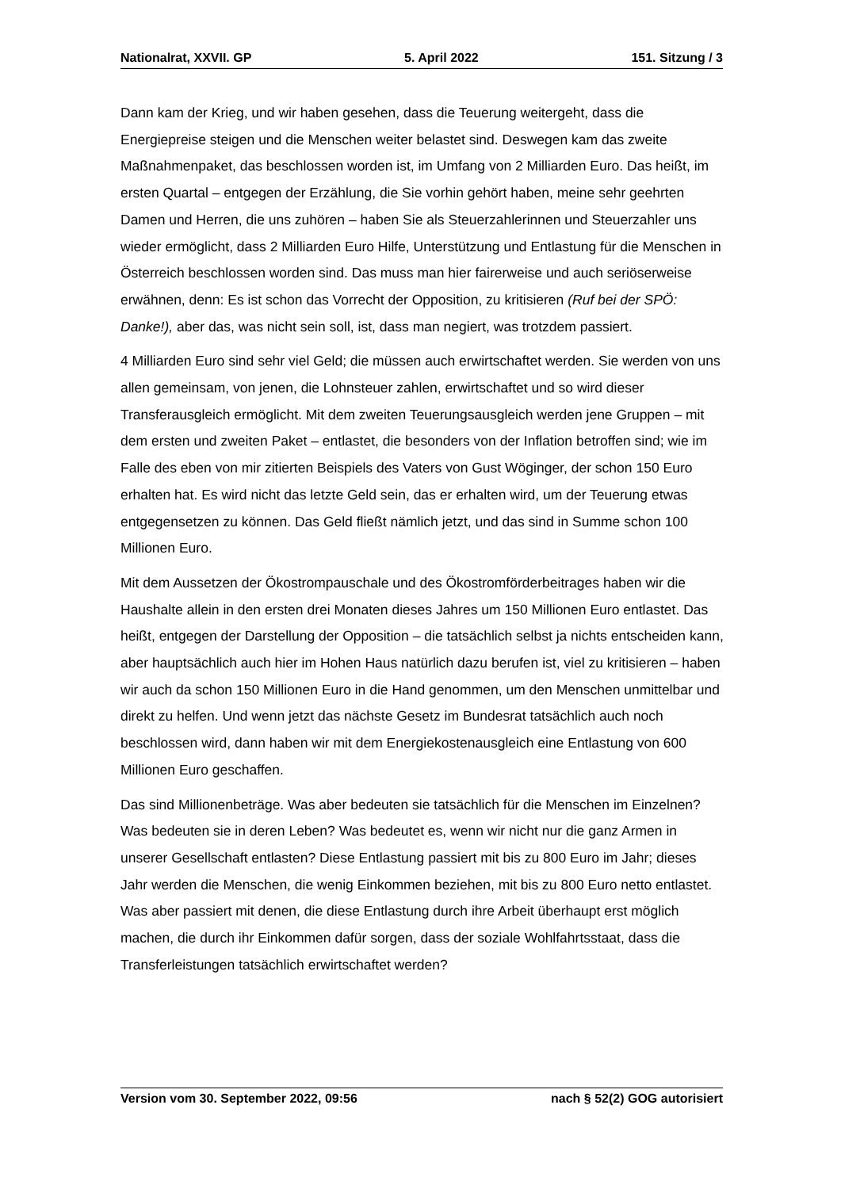Nationalrat, XXVII. GP 5. April 2022 151. Sitzung / 3
Dann kam der Krieg, und wir haben gesehen, dass die Teuerung weitergeht, dass die Energiepreise steigen und die Menschen weiter belastet sind. Deswegen kam das zweite Maßnahmenpaket, das beschlossen worden ist, im Umfang von 2 Milliarden Euro. Das heißt, im ersten Quartal – entgegen der Erzählung, die Sie vorhin gehört haben, meine sehr geehrten Damen und Herren, die uns zuhören – haben Sie als Steuerzahlerinnen und Steuerzahler uns wieder ermöglicht, dass 2 Milliarden Euro Hilfe, Unterstützung und Entlastung für die Menschen in Österreich beschlossen worden sind. Das muss man hier fairerweise und auch seriöserweise erwähnen, denn: Es ist schon das Vorrecht der Opposition, zu kritisieren (Ruf bei der SPÖ: Danke!), aber das, was nicht sein soll, ist, dass man negiert, was trotzdem passiert.
4 Milliarden Euro sind sehr viel Geld; die müssen auch erwirtschaftet werden. Sie werden von uns allen gemeinsam, von jenen, die Lohnsteuer zahlen, erwirtschaftet und so wird dieser Transferausgleich ermöglicht. Mit dem zweiten Teuerungsausgleich werden jene Gruppen – mit dem ersten und zweiten Paket – entlastet, die besonders von der Inflation betroffen sind; wie im Falle des eben von mir zitierten Beispiels des Vaters von Gust Wöginger, der schon 150 Euro erhalten hat. Es wird nicht das letzte Geld sein, das er erhalten wird, um der Teuerung etwas entgegensetzen zu können. Das Geld fließt nämlich jetzt, und das sind in Summe schon 100 Millionen Euro.
Mit dem Aussetzen der Ökostrompauschale und des Ökostromförderbeitrages haben wir die Haushalte allein in den ersten drei Monaten dieses Jahres um 150 Millionen Euro entlastet. Das heißt, entgegen der Darstellung der Opposition – die tatsächlich selbst ja nichts entscheiden kann, aber hauptsächlich auch hier im Hohen Haus natürlich dazu berufen ist, viel zu kritisieren – haben wir auch da schon 150 Millionen Euro in die Hand genommen, um den Menschen unmittelbar und direkt zu helfen. Und wenn jetzt das nächste Gesetz im Bundesrat tatsächlich auch noch beschlossen wird, dann haben wir mit dem Energiekostenausgleich eine Entlastung von 600 Millionen Euro geschaffen.
Das sind Millionenbeträge. Was aber bedeuten sie tatsächlich für die Menschen im Einzelnen? Was bedeuten sie in deren Leben? Was bedeutet es, wenn wir nicht nur die ganz Armen in unserer Gesellschaft entlasten? Diese Entlastung passiert mit bis zu 800 Euro im Jahr; dieses Jahr werden die Menschen, die wenig Einkommen beziehen, mit bis zu 800 Euro netto entlastet. Was aber passiert mit denen, die diese Entlastung durch ihre Arbeit überhaupt erst möglich machen, die durch ihr Einkommen dafür sorgen, dass der soziale Wohlfahrtsstaat, dass die Transferleistungen tatsächlich erwirtschaftet werden?
Version vom 30. September 2022, 09:56 nach § 52(2) GOG autorisiert